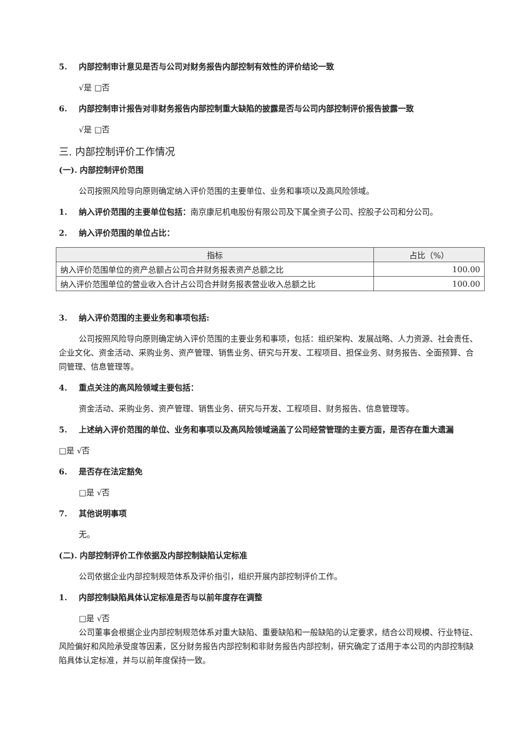5. 内部控制审计意见是否与公司对财务报告内部控制有效性的评价结论一致
√是 □否
6. 内部控制审计报告对非财务报告内部控制重大缺陷的披露是否与公司内部控制评价报告披露一致
√是 □否
三. 内部控制评价工作情况
(一). 内部控制评价范围
公司按照风险导向原则确定纳入评价范围的主要单位、业务和事项以及高风险领域。
1. 纳入评价范围的主要单位包括：南京康尼机电股份有限公司及下属全资子公司、控股子公司和分公司。
2. 纳入评价范围的单位占比：
| 指标 | 占比（%） |
| --- | --- |
| 纳入评价范围单位的资产总额占公司合并财务报表资产总额之比 | 100.00 |
| 纳入评价范围单位的营业收入合计占公司合并财务报表营业收入总额之比 | 100.00 |
3. 纳入评价范围的主要业务和事项包括:
公司按照风险导向原则确定纳入评价范围的主要业务和事项，包括：组织架构、发展战略、人力资源、社会责任、企业文化、资金活动、采购业务、资产管理、销售业务、研究与开发、工程项目、担保业务、财务报告、全面预算、合同管理、信息管理等。
4. 重点关注的高风险领域主要包括：
资金活动、采购业务、资产管理、销售业务、研究与开发、工程项目、财务报告、信息管理等。
5. 上述纳入评价范围的单位、业务和事项以及高风险领域涵盖了公司经营管理的主要方面，是否存在重大遗漏
□是 √否
6. 是否存在法定豁免
□是 √否
7. 其他说明事项
无。
(二). 内部控制评价工作依据及内部控制缺陷认定标准
公司依据企业内部控制规范体系及评价指引，组织开展内部控制评价工作。
1. 内部控制缺陷具体认定标准是否与以前年度存在调整
□是 √否
公司董事会根据企业内部控制规范体系对重大缺陷、重要缺陷和一般缺陷的认定要求，结合公司规模、行业特征、风险偏好和风险承受度等因素，区分财务报告内部控制和非财务报告内部控制，研究确定了适用于本公司的内部控制缺陷具体认定标准，并与以前年度保持一致。